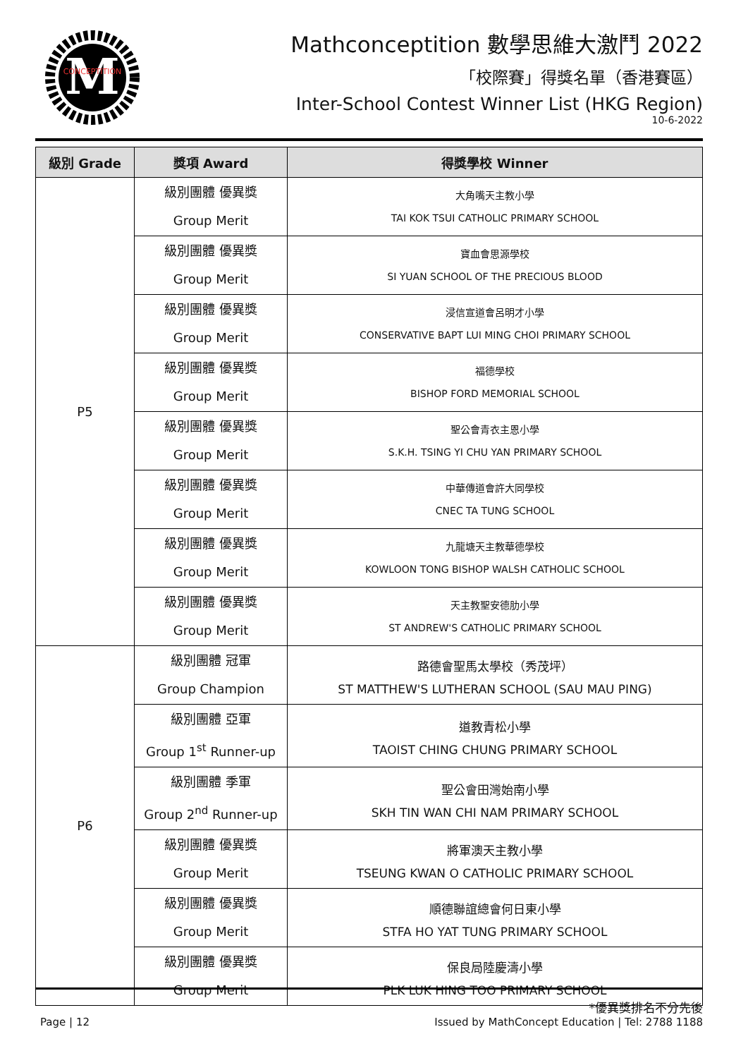M
CONCEPTITION
Mathconceptition 數學思維大激鬥 2022
「校際賽」得獎名單（香港賽區）
Inter-School Contest Winner List (HKG Region)
10-6-2022
| 級別 Grade | 獎項 Award | 得獎學校 Winner |
| --- | --- | --- |
| P5 | 級別團體 優異獎 Group Merit | 大角嘴天主教小學 TAI KOK TSUI CATHOLIC PRIMARY SCHOOL |
| | 級別團體 優異獎 Group Merit | 寶血會思源學校 SI YUAN SCHOOL OF THE PRECIOUS BLOOD |
| | 級別團體 優異獎 Group Merit | 浸信宣道會呂明才小學 CONSERVATIVE BAPT LUI MING CHOI PRIMARY SCHOOL |
| | 級別團體 優異獎 Group Merit | 福德學校 BISHOP FORD MEMORIAL SCHOOL |
| | 級別團體 優異獎 Group Merit | 聖公會青衣主恩小學 S.K.H. TSING YI CHU YAN PRIMARY SCHOOL |
| | 級別團體 優異獎 Group Merit | 中華傳道會許大同學校 CNEC TA TUNG SCHOOL |
| | 級別團體 優異獎 Group Merit | 九龍塘天主教華德學校 KOWLOON TONG BISHOP WALSH CATHOLIC SCHOOL |
| | 級別團體 優異獎 Group Merit | 天主教聖安德肋小學 ST ANDREW'S CATHOLIC PRIMARY SCHOOL |
| P6 | 級別團體 冠軍 Group Champion | 路德會聖馬太學校（秀茂坪） ST MATTHEW'S LUTHERAN SCHOOL (SAU MAU PING) |
| | 級別團體 亞軍 Group 1<sup>st</sup> Runner-up | 道教青松小學 TAOIST CHING CHUNG PRIMARY SCHOOL |
| | 級別團體 季軍 Group 2<sup>nd</sup> Runner-up | 聖公會田灣始南小學 SKH TIN WAN CHI NAM PRIMARY SCHOOL |
| | 級別團體 優異獎 Group Merit | 將軍澳天主教小學 TSEUNG KWAN O CATHOLIC PRIMARY SCHOOL |
| | 級別團體 優異獎 Group Merit | 順德聯誼總會何日東小學 STFA HO YAT TUNG PRIMARY SCHOOL |
| | 級別團體 優異獎 Group Merit | 保良局陸慶濤小學 PLK LUK HING TOO PRIMARY SCHOOL |
*優異獎排名不分先後
Page | 12 Issued by MathConcept Education | Tel: 2788 1188